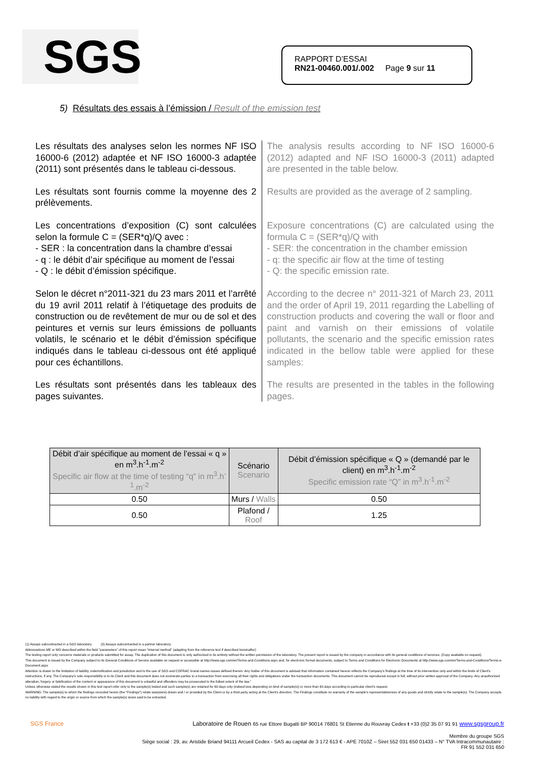SGS
RAPPORT D’ESSAI
RN21-00460.001/.002 Page 9 sur 11
5) Résultats des essais à l’émission / Result of the emission test
Les résultats des analyses selon les normes NF ISO 16000-6 (2012) adaptée et NF ISO 16000-3 adaptée (2011) sont présentés dans le tableau ci-dessous.
The analysis results according to NF ISO 16000-6 (2012) adapted and NF ISO 16000-3 (2011) adapted are presented in the table below.
Les résultats sont fournis comme la moyenne des 2 prélèvements.
Results are provided as the average of 2 sampling.
Les concentrations d’exposition (C) sont calculées selon la formule C = (SER*q)/Q avec :
- SER : la concentration dans la chambre d’essai
- q : le débit d’air spécifique au moment de l’essai
- Q : le débit d’émission spécifique.
Exposure concentrations (C) are calculated using the formula C = (SER*q)/Q with
- SER: the concentration in the chamber emission
- q: the specific air flow at the time of testing
- Q: the specific emission rate.
Selon le décret n°2011-321 du 23 mars 2011 et l’arrêté du 19 avril 2011 relatif à l’étiquetage des produits de construction ou de revêtement de mur ou de sol et des peintures et vernis sur leurs émissions de polluants volatils, le scénario et le débit d’émission spécifique indiqués dans le tableau ci-dessous ont été appliqué pour ces échantillons.
According to the decree n° 2011-321 of March 23, 2011 and the order of April 19, 2011 regarding the Labelling of construction products and covering the wall or floor and paint and varnish on their emissions of volatile pollutants, the scenario and the specific emission rates indicated in the bellow table were applied for these samples:
Les résultats sont présentés dans les tableaux des pages suivantes.
The results are presented in the tables in the following pages.
| Débit d’air spécifique au moment de l’essai « q » en m<sup>3</sup>.h<sup>-1</sup>.m<sup>-2</sup> Specific air flow at the time of testing “q” in m<sup>3</sup>.h<sup>-1</sup>.m<sup>-2</sup> | Scénario Scenario | Débit d’émission spécifique « Q » (demandé par le client) en m<sup>3</sup>.h<sup>-1</sup>.m<sup>-2</sup> Specific emission rate “Q” in m<sup>3</sup>.h<sup>-1</sup>.m<sup>-2</sup> |
| --- | --- | --- |
| 0.50 | Murs / Walls | 0.50 |
| 0.50 | Plafond / Roof | 1.25 |
(1) Assays subcontracted in a SGS laboratory (2) Assays subcontracted in a partner laboratory.
Abbreviations ME or MO described within the field "parameters" of this report mean "Internal method" (adapting from the reference text if described hereinafter)
The testing report only concerns materials or products submitted for assay. The duplication of this document is only authorized in its entirety without the written permission of the laboratory. The present report is issued by the company in accordance with its general conditions of services. (Copy available on request).
This document is issued by the Company subject to its General Conditions of Service available on request or accessible at http://www.sgs.com/en/Terms-and-Conditions.aspx and, for electronic format documents, subject to Terms and Conditions for Electronic Documents at http://www.sgs.com/en/Terms-and-Conditions/Terms-e-Document.aspx
Attention is drawn to the limitation of liability, indemnification and jurisdiction and to the use of SGS and COFRAC brand-names issues defined therein. Any holder of this document is advised that information contained hereon reflects the Company's findings at the time of its intervention only and within the limits of Client's instructions, if any. The Company's sole responsibility is to its Client and this document does not exonerate parties to a transaction from exercising all their rights and obligations under the transaction documents. This document cannot be reproduced except in full, without prior written approval of the Company. Any unauthorized alteration, forgery or falsification of the content or appearance of this document is unlawful and offenders may be prosecuted to the fullest extent of the law.”
Unless otherwise stated the results shown in this test report refer only to the sample(s) tested and such sample(s) are retained for 60 days only (indeed less depending on kind of sample(s)) or more than 60 days according to particular client's request.
WARNING: The sample(s) to which the findings recorded herein (the "Findings") relate was(were) drawn and / or provided by the Client or by a third party acting at the Client's direction. The Findings constitute no warranty of the sample's representativeness of any goods and strictly relate to the sample(s). The Company accepts no liability with regard to the origin or source from which the sample(s) is/are said to be extracted.
SGS France Laboratoire de Rouen 65 rue Ettore Bugatti BP 90014 76801 St Etienne du Rouvray Cedex t +33 (0)2 35 07 91 91 www.sgsgroup.fr
Membre du groupe SGS
Siège social : 29, av. Aristide Briand 94111 Arcueil Cedex - SAS au capital de 3 172 613 € - APE 7010Z – Siret 552 031 650 01433 – N° TVA Intracommunautaire :
FR 91 552 031 650